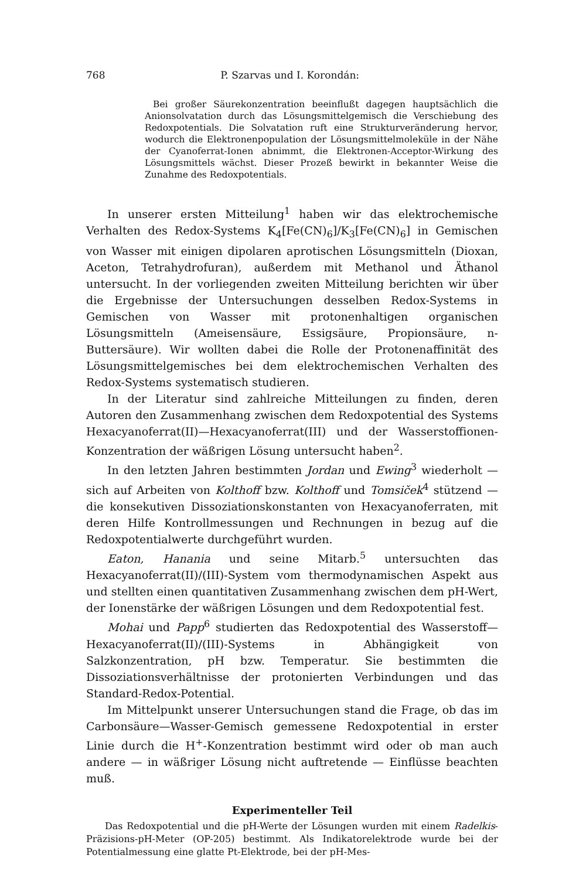768 P. Szarvas und I. Korondán:
Bei großer Säurekonzentration beeinflußt dagegen hauptsächlich die Anionsolvatation durch das Lösungsmittelgemisch die Verschiebung des Redoxpotentials. Die Solvatation ruft eine Strukturveränderung hervor, wodurch die Elektronenpopulation der Lösungsmittelmoleküle in der Nähe der Cyanoferrat-Ionen abnimmt, die Elektronen-Acceptor-Wirkung des Lösungsmittels wächst. Dieser Prozeß bewirkt in bekannter Weise die Zunahme des Redoxpotentials.
In unserer ersten Mitteilung<sup>1</sup> haben wir das elektrochemische Verhalten des Redox-Systems K<sub>4</sub>[Fe(CN)<sub>6</sub>]/K<sub>3</sub>[Fe(CN)<sub>6</sub>] in Gemischen von Wasser mit einigen dipolaren aprotischen Lösungsmitteln (Dioxan, Aceton, Tetrahydrofuran), außerdem mit Methanol und Äthanol untersucht. In der vorliegenden zweiten Mitteilung berichten wir über die Ergebnisse der Untersuchungen desselben Redox-Systems in Gemischen von Wasser mit protonenhaltigen organischen Lösungsmitteln (Ameisensäure, Essigsäure, Propionsäure, n-Buttersäure). Wir wollten dabei die Rolle der Protonenaffinität des Lösungsmittelgemisches bei dem elektrochemischen Verhalten des Redox-Systems systematisch studieren.
In der Literatur sind zahlreiche Mitteilungen zu finden, deren Autoren den Zusammenhang zwischen dem Redoxpotential des Systems Hexacyanoferrat(II)—Hexacyanoferrat(III) und der Wasserstoffionen-Konzentration der wäßrigen Lösung untersucht haben<sup>2</sup>.
In den letzten Jahren bestimmten Jordan und Ewing<sup>3</sup> wiederholt — sich auf Arbeiten von Kolthoff bzw. Kolthoff und Tomsiček<sup>4</sup> stützend — die konsekutiven Dissoziationskonstanten von Hexacyanoferraten, mit deren Hilfe Kontrollmessungen und Rechnungen in bezug auf die Redoxpotentialwerte durchgeführt wurden.
Eaton, Hanania und seine Mitarb.<sup>5</sup> untersuchten das Hexacyanoferrat(II)/(III)-System vom thermodynamischen Aspekt aus und stellten einen quantitativen Zusammenhang zwischen dem pH-Wert, der Ionenstärke der wäßrigen Lösungen und dem Redoxpotential fest.
Mohai und Papp<sup>6</sup> studierten das Redoxpotential des Wasserstoff—Hexacyanoferrat(II)/(III)-Systems in Abhängigkeit von Salzkonzentration, pH bzw. Temperatur. Sie bestimmten die Dissoziationsverhältnisse der protonierten Verbindungen und das Standard-Redox-Potential.
Im Mittelpunkt unserer Untersuchungen stand die Frage, ob das im Carbonsäure—Wasser-Gemisch gemessene Redoxpotential in erster Linie durch die H<sup>+</sup>-Konzentration bestimmt wird oder ob man auch andere — in wäßriger Lösung nicht auftretende — Einflüsse beachten muß.
Experimenteller Teil
Das Redoxpotential und die pH-Werte der Lösungen wurden mit einem Radelkis-Präzisions-pH-Meter (OP-205) bestimmt. Als Indikatorelektrode wurde bei der Potentialmessung eine glatte Pt-Elektrode, bei der pH-Mes-